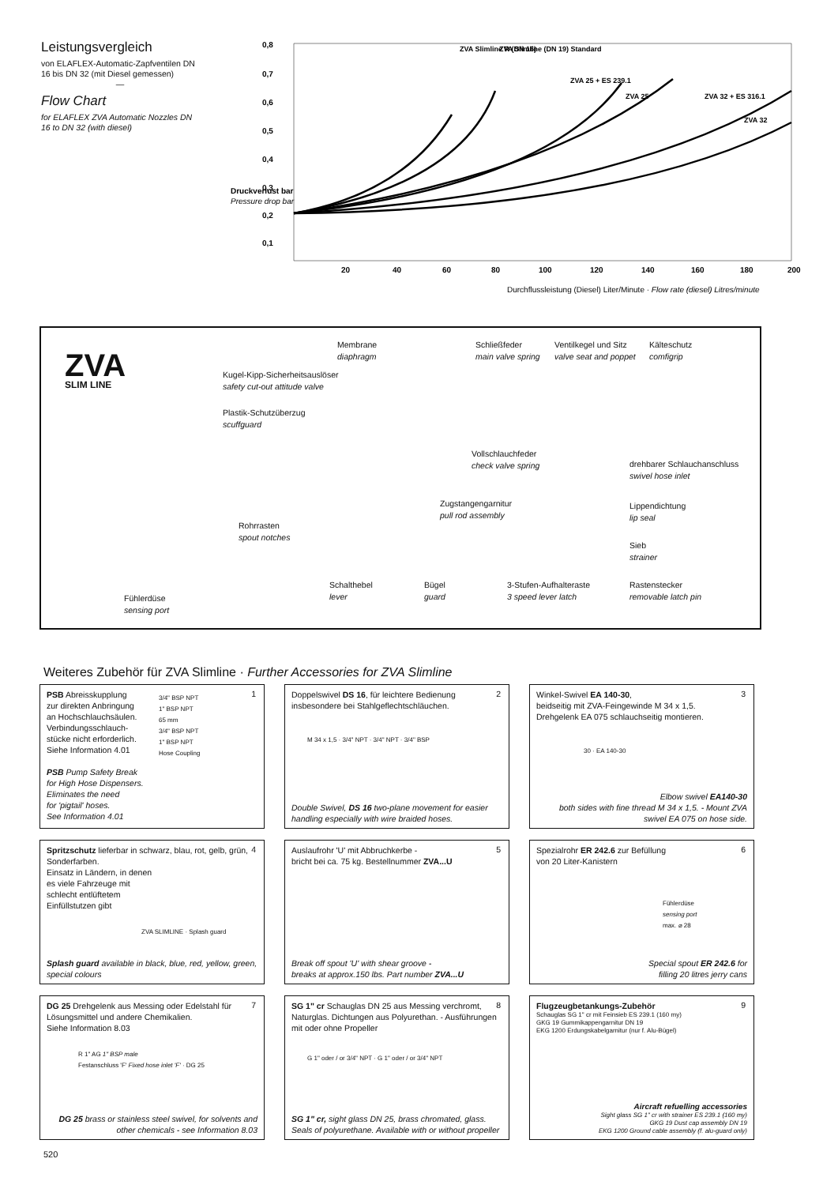Leistungsvergleich
von ELAFLEX-Automatic-Zapfventilen DN 16 bis DN 32 (mit Diesel gemessen)
—
Flow Chart
for ELAFLEX ZVA Automatic Nozzles DN 16 to DN 32 (with diesel)
0,8
0,7
0,6
0,5
0,4
0,3
0,2
0,1
20
40
60
80
100
120
140
160
180
200
ZVA Slimline R (DN 16)
ZVA Slimline (DN 19) Standard
ZVA 25 + ES 239.1
ZVA 25
ZVA 32 + ES 316.1
ZVA 32
Druckverlust bar
Pressure drop bar
Durchflussleistung (Diesel) Liter/Minute · Flow rate (diesel) Litres/minute
ZVA
SLIM LINE
Membrane
diaphragm
Schließfeder
main valve spring
Ventilkegel und Sitz
valve seat and poppet
Kälteschutz
comfigrip
Kugel-Kipp-Sicherheitsauslöser
safety cut-out attitude valve
Plastik-Schutzüberzug
scuffguard
Vollschlauchfeder
check valve spring
drehbarer Schlauchanschluss
swivel hose inlet
Zugstangengarnitur
pull rod assembly
Lippendichtung
lip seal
Rohrrasten
spout notches
Sieb
strainer
Schalthebel
lever
Bügel
guard
3-Stufen-Aufhalteraste
3 speed lever latch
Rastenstecker
removable latch pin
Fühlerdüse
sensing port
Weiteres Zubehör für ZVA Slimline · Further Accessories for ZVA Slimline
1 PSB Abreisskupplung
zur direkten Anbringung
an Hochschlauchsäulen.
Verbindungsschlauch-
stücke nicht erforderlich.
Siehe Information 4.01
PSB Pump Safety Break
for High Hose Dispensers.
Eliminates the need
for 'pigtail' hoses.
See Information 4.01
3/4" BSP NPT
1" BSP NPT
65 mm
3/4" BSP NPT
1" BSP NPT
Hose Coupling
2 Doppelswivel DS 16, für leichtere Bedienung insbesondere bei Stahlgeflechtschläuchen.
M 34 x 1,5 · 3/4" NPT · 3/4" NPT · 3/4" BSP
Double Swivel, DS 16 two-plane movement for easier handling especially with wire braided hoses.
3 Winkel-Swivel EA 140-30,
beidseitig mit ZVA-Feingewinde M 34 x 1,5.
Drehgelenk EA 075 schlauchseitig montieren.
30 · EA 140-30
Elbow swivel EA140-30
both sides with fine thread M 34 x 1,5. - Mount ZVA swivel EA 075 on hose side.
4 Spritzschutz lieferbar in schwarz, blau, rot, gelb, grün, Sonderfarben.
Einsatz in Ländern, in denen
es viele Fahrzeuge mit
schlecht entlüftetem
Einfüllstutzen gibt
ZVA SLIMLINE · Splash guard
Splash guard available in black, blue, red, yellow, green, special colours
5 Auslaufrohr 'U' mit Abbruchkerbe -
bricht bei ca. 75 kg. Bestellnummer ZVA...U
Break off spout 'U' with shear groove -
breaks at approx.150 lbs. Part number ZVA...U
6 Spezialrohr ER 242.6 zur Befüllung
von 20 Liter-Kanistern
Fühlerdüse
sensing port
max. ⌀ 28
Special spout ER 242.6 for
filling 20 litres jerry cans
7 DG 25 Drehgelenk aus Messing oder Edelstahl für Lösungsmittel und andere Chemikalien.
Siehe Information 8.03
R 1" AG 1" BSP male
Festanschluss 'F' Fixed hose inlet 'F' · DG 25
DG 25 brass or stainless steel swivel, for solvents and other chemicals - see Information 8.03
8 SG 1" cr Schauglas DN 25 aus Messing verchromt, Naturglas. Dichtungen aus Polyurethan. - Ausführungen mit oder ohne Propeller
G 1" oder / or 3/4" NPT · G 1" oder / or 3/4" NPT
SG 1" cr, sight glass DN 25, brass chromated, glass. Seals of polyurethane. Available with or without propeller
9 Flugzeugbetankungs-Zubehör
Schauglas SG 1" cr mit Feinsieb ES 239.1 (160 my)
GKG 19 Gummikappengarnitur DN 19
EKG 1200 Erdungskabelgarnitur (nur f. Alu-Bügel)
Aircraft refuelling accessories
Sight glass SG 1" cr with strainer ES 239.1 (160 my)
GKG 19 Dust cap assembly DN 19
EKG 1200 Ground cable assembly (f. alu-guard only)
520